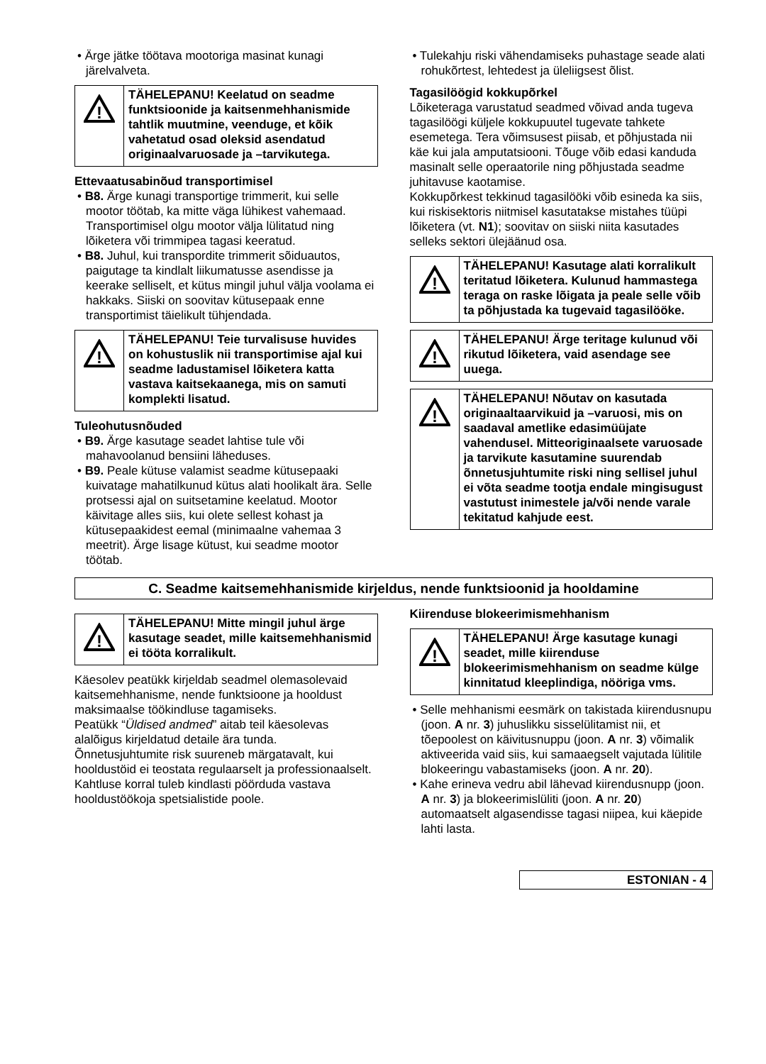• Ärge jätke töötava mootoriga masinat kunagi järelvalveta.
!
TÄHELEPANU! Keelatud on seadme funktsioonide ja kaitsenmehhanismide tahtlik muutmine, veenduge, et kõik vahetatud osad oleksid asendatud originaalvaruosade ja –tarvikutega.
Ettevaatusabinõud transportimisel
• B8. Ärge kunagi transportige trimmerit, kui selle mootor töötab, ka mitte väga lühikest vahemaad. Transportimisel olgu mootor välja lülitatud ning lõiketera või trimmipea tagasi keeratud.
• B8. Juhul, kui transpordite trimmerit sõiduautos, paigutage ta kindlalt liikumatusse asendisse ja keerake selliselt, et kütus mingil juhul välja voolama ei hakkaks. Siiski on soovitav kütusepaak enne transportimist täielikult tühjendada.
!
TÄHELEPANU! Teie turvalisuse huvides on kohustuslik nii transportimise ajal kui seadme ladustamisel lõiketera katta vastava kaitsekaanega, mis on samuti komplekti lisatud.
Tuleohutusnõuded
• B9. Ärge kasutage seadet lahtise tule või mahavoolanud bensiini läheduses.
• B9. Peale kütuse valamist seadme kütusepaaki kuivatage mahatilkunud kütus alati hoolikalt ära. Selle protsessi ajal on suitsetamine keelatud. Mootor käivitage alles siis, kui olete sellest kohast ja kütusepaakidest eemal (minimaalne vahemaa 3 meetrit). Ärge lisage kütust, kui seadme mootor töötab.
• Tulekahju riski vähendamiseks puhastage seade alati rohukõrtest, lehtedest ja üleliigsest õlist.
Tagasilöögid kokkupõrkel
Lõiketeraga varustatud seadmed võivad anda tugeva tagasilöögi küljele kokkupuutel tugevate tahkete esemetega. Tera võimsusest piisab, et põhjustada nii käe kui jala amputatsiooni. Tõuge võib edasi kanduda masinalt selle operaatorile ning põhjustada seadme juhitavuse kaotamise.
Kokkupõrkest tekkinud tagasilööki võib esineda ka siis, kui riskisektoris niitmisel kasutatakse mistahes tüüpi lõiketera (vt. N1); soovitav on siiski niita kasutades selleks sektori ülejäänud osa.
!
TÄHELEPANU! Kasutage alati korralikult teritatud lõiketera. Kulunud hammastega teraga on raske lõigata ja peale selle võib ta põhjustada ka tugevaid tagasilööke.
!
TÄHELEPANU! Ärge teritage kulunud või rikutud lõiketera, vaid asendage see uuega.
!
TÄHELEPANU! Nõutav on kasutada originaaltaarvikuid ja –varuosi, mis on saadaval ametlike edasimüüjate vahendusel. Mitteoriginaalsete varuosade ja tarvikute kasutamine suurendab õnnetusjuhtumite riski ning sellisel juhul ei võta seadme tootja endale mingisugust vastutust inimestele ja/või nende varale tekitatud kahjude eest.
C. Seadme kaitsemehhanismide kirjeldus, nende funktsioonid ja hooldamine
!
TÄHELEPANU! Mitte mingil juhul ärge kasutage seadet, mille kaitsemehhanismid ei tööta korralikult.
Käesolev peatükk kirjeldab seadmel olemasolevaid kaitsemehhanisme, nende funktsioone ja hooldust maksimaalse töökindluse tagamiseks.
Peatükk “Üldised andmed” aitab teil käesolevas alalõigus kirjeldatud detaile ära tunda.
Õnnetusjuhtumite risk suureneb märgatavalt, kui hooldustöid ei teostata regulaarselt ja professionaalselt. Kahtluse korral tuleb kindlasti pöörduda vastava hooldustöökoja spetsialistide poole.
Kiirenduse blokeerimismehhanism
!
TÄHELEPANU! Ärge kasutage kunagi seadet, mille kiirenduse blokeerimismehhanism on seadme külge kinnitatud kleeplindiga, nööriga vms.
• Selle mehhanismi eesmärk on takistada kiirendusnupu (joon. A nr. 3) juhuslikku sisselülitamist nii, et tõepoolest on käivitusnuppu (joon. A nr. 3) võimalik aktiveerida vaid siis, kui samaaegselt vajutada lülitile blokeeringu vabastamiseks (joon. A nr. 20).
• Kahe erineva vedru abil lähevad kiirendusnupp (joon. A nr. 3) ja blokeerimislüliti (joon. A nr. 20) automaatselt algasendisse tagasi niipea, kui käepide lahti lasta.
ESTONIAN - 4